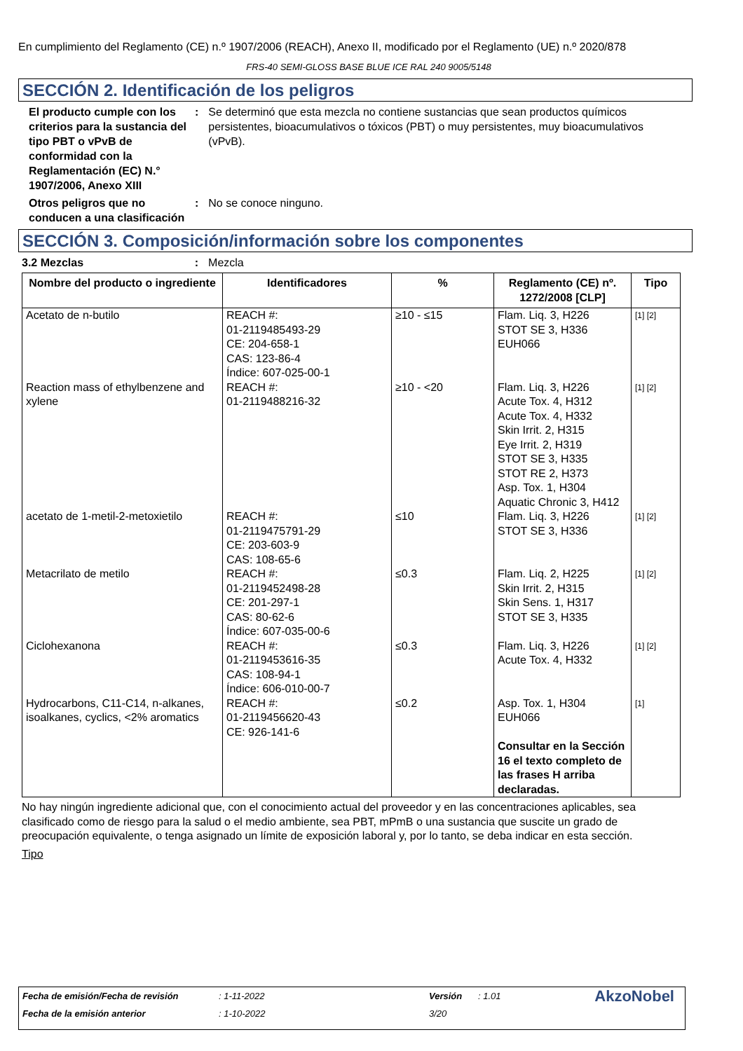En cumplimiento del Reglamento (CE) n.º 1907/2006 (REACH), Anexo II, modificado por el Reglamento (UE) n.º 2020/878
FRS-40 SEMI-GLOSS BASE BLUE ICE RAL 240 9005/5148
SECCIÓN 2. Identificación de los peligros
El producto cumple con los criterios para la sustancia del tipo PBT o vPvB de conformidad con la Reglamentación (EC) N.° 1907/2006, Anexo XIII
: Se determinó que esta mezcla no contiene sustancias que sean productos químicos persistentes, bioacumulativos o tóxicos (PBT) o muy persistentes, muy bioacumulativos (vPvB).
Otros peligros que no conducen a una clasificación
: No se conoce ninguno.
SECCIÓN 3. Composición/información sobre los componentes
3.2 Mezclas : Mezcla
| Nombre del producto o ingrediente | Identificadores | % | Reglamento (CE) nº. 1272/2008 [CLP] | Tipo |
| --- | --- | --- | --- | --- |
| Acetato de n-butilo | REACH #: 01-2119485493-29 CE: 204-658-1 CAS: 123-86-4 Índice: 607-025-00-1 | ≥10 - ≤15 | Flam. Liq. 3, H226 STOT SE 3, H336 EUH066 | [1] [2] |
| Reaction mass of ethylbenzene and xylene | REACH #: 01-2119488216-32 | ≥10 - <20 | Flam. Liq. 3, H226 Acute Tox. 4, H312 Acute Tox. 4, H332 Skin Irrit. 2, H315 Eye Irrit. 2, H319 STOT SE 3, H335 STOT RE 2, H373 Asp. Tox. 1, H304 Aquatic Chronic 3, H412 | [1] [2] |
| acetato de 1-metil-2-metoxietilo | REACH #: 01-2119475791-29 CE: 203-603-9 CAS: 108-65-6 | ≤10 | Flam. Liq. 3, H226 STOT SE 3, H336 | [1] [2] |
| Metacrilato de metilo | REACH #: 01-2119452498-28 CE: 201-297-1 CAS: 80-62-6 Índice: 607-035-00-6 | ≤0.3 | Flam. Liq. 2, H225 Skin Irrit. 2, H315 Skin Sens. 1, H317 STOT SE 3, H335 | [1] [2] |
| Ciclohexanona | REACH #: 01-2119453616-35 CAS: 108-94-1 Índice: 606-010-00-7 | ≤0.3 | Flam. Liq. 3, H226 Acute Tox. 4, H332 | [1] [2] |
| Hydrocarbons, C11-C14, n-alkanes, isoalkanes, cyclics, <2% aromatics | REACH #: 01-2119456620-43 CE: 926-141-6 | ≤0.2 | Asp. Tox. 1, H304 EUH066 Consultar en la Sección 16 el texto completo de las frases H arriba declaradas. | [1] |
No hay ningún ingrediente adicional que, con el conocimiento actual del proveedor y en las concentraciones aplicables, sea clasificado como de riesgo para la salud o el medio ambiente, sea PBT, mPmB o una sustancia que suscite un grado de preocupación equivalente, o tenga asignado un límite de exposición laboral y, por lo tanto, se deba indicar en esta sección.
Tipo
| Fecha de emisión/Fecha de revisión | : 1-11-2022 | Versión | : 1.01 | AkzoNobel |
| Fecha de la emisión anterior | : 1-10-2022 | 3/20 | | |